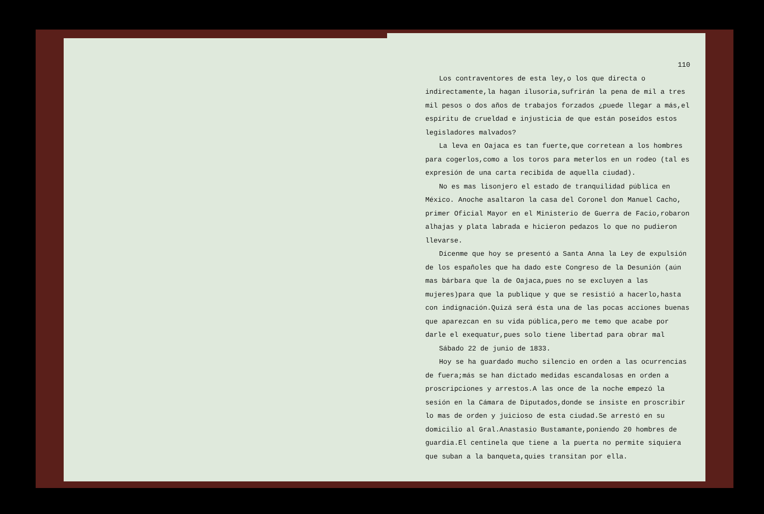110
Los contraventores de esta ley,o los que directa o indirectamente,la hagan ilusoria,sufrirán la pena de mil a tres mil pesos o dos años de trabajos forzados ¿puede llegar a más,el espíritu de crueldad e injusticia de que están poseídos estos legisladores malvados?
La leva en Oajaca es tan fuerte,que corretean a los hombres para cogerlos,como a los toros para meterlos en un rodeo (tal es expresión de una carta recibida de aquella ciudad).
No es mas lisonjero el estado de tranquilidad pública en México. Anoche asaltaron la casa del Coronel don Manuel Cacho, primer Oficial Mayor en el Ministerio de Guerra de Facio,robaron alhajas y plata labrada e hicieron pedazos lo que no pudieron llevarse.
Dícenme que hoy se presentó a Santa Anna la Ley de expulsión de los españoles que ha dado este Congreso de la Desunión (aún mas bárbara que la de Oajaca,pues no se excluyen a las mujeres)para que la publique y que se resistió a hacerlo,hasta con indignación.Quizá será ésta una de las pocas acciones buenas que aparezcan en su vida pública,pero me temo que acabe por darle el exequatur,pues solo tiene libertad para obrar mal
Sábado 22 de junio de 1833.
Hoy se ha guardado mucho silencio en orden a las ocurrencias de fuera;más se han dictado medidas escandalosas en orden a proscripciones y arrestos.A las once de la noche empezó la sesión en la Cámara de Diputados,donde se insiste en proscribir lo mas de orden y juicioso de esta ciudad.Se arrestó en su domicilio al Gral.Anastasio Bustamante,poniendo 20 hombres de guardia.El centinela que tiene a la puerta no permite siquiera que suban a la banqueta,quies transitan por ella.